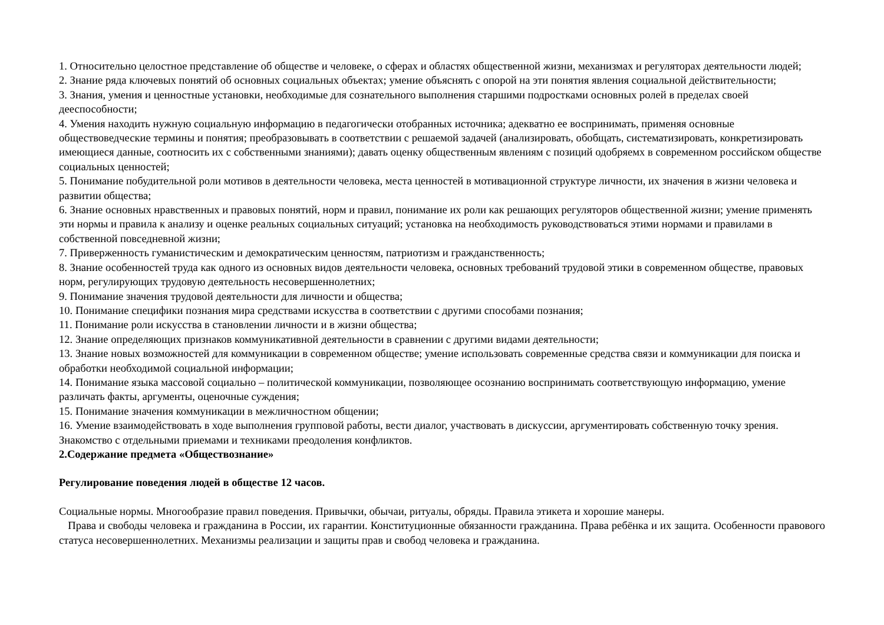1. Относительно целостное представление об обществе и человеке, о сферах и областях общественной жизни, механизмах и регуляторах деятельности людей;
2. Знание ряда ключевых понятий об основных социальных объектах; умение объяснять с опорой на эти понятия явления социальной действительности;
3. Знания, умения и ценностные установки, необходимые для сознательного выполнения старшими подростками основных ролей в пределах своей дееспособности;
4. Умения находить нужную социальную информацию в педагогически отобранных источника; адекватно ее воспринимать, применяя основные обществоведческие термины и понятия; преобразовывать в соответствии с решаемой задачей (анализировать, обобщать, систематизировать, конкретизировать имеющиеся данные, соотносить их с собственными знаниями); давать оценку общественным явлениям с позиций одобряемх в современном российском обществе социальных ценностей;
5. Понимание побудительной роли мотивов в деятельности человека, места ценностей в мотивационной структуре личности, их значения в жизни человека и развитии общества;
6. Знание основных нравственных и правовых понятий, норм и правил, понимание их роли как решающих регуляторов общественной жизни; умение применять эти нормы и правила к анализу и оценке реальных социальных ситуаций; установка на необходимость руководствоваться этими нормами и правилами в собственной повседневной жизни;
7. Приверженность гуманистическим и демократическим ценностям, патриотизм и гражданственность;
8. Знание особенностей труда как одного из основных видов деятельности человека, основных требований трудовой этики в современном обществе, правовых норм, регулирующих трудовую деятельность несовершеннолетних;
9. Понимание значения трудовой деятельности для личности и общества;
10. Понимание специфики познания мира средствами искусства в соответствии с другими способами познания;
11. Понимание роли искусства в становлении личности и в жизни общества;
12. Знание определяющих признаков коммуникативной деятельности в сравнении с другими видами деятельности;
13. Знание новых возможностей для коммуникации в современном обществе; умение использовать современные средства связи и коммуникации для поиска и обработки необходимой социальной информации;
14. Понимание языка массовой социально – политической коммуникации, позволяющее осознанию воспринимать соответствующую информацию, умение различать факты, аргументы, оценочные суждения;
15. Понимание значения коммуникации в межличностном общении;
16. Умение взаимодействовать в ходе выполнения групповой работы, вести диалог, участвовать в дискуссии, аргументировать собственную точку зрения. Знакомство с отдельными приемами и техниками преодоления конфликтов.
2.Содержание предмета «Обществознание»
Регулирование поведения людей в обществе 12 часов.
Социальные нормы. Многообразие правил поведения. Привычки, обычаи, ритуалы, обряды. Правила этикета и хорошие манеры.
Права и свободы человека и гражданина в России, их гарантии. Конституционные обязанности гражданина. Права ребёнка и их защита. Особенности правового статуса несовершеннолетних. Механизмы реализации и защиты прав и свобод человека и гражданина.